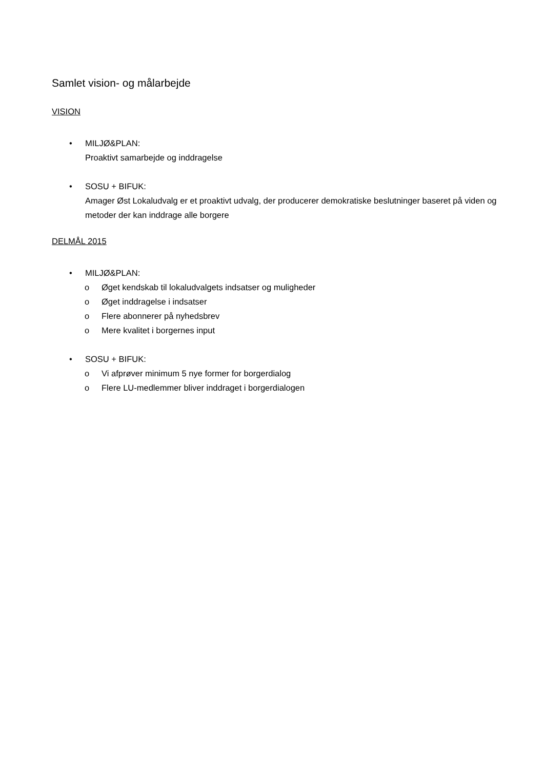Samlet vision- og målarbejde
VISION
• MILJØ&PLAN:
Proaktivt samarbejde og inddragelse
• SOSU + BIFUK:
Amager Øst Lokaludvalg er et proaktivt udvalg, der producerer demokratiske beslutninger baseret på viden og metoder der kan inddrage alle borgere
DELMÅL 2015
• MILJØ&PLAN:
o Øget kendskab til lokaludvalgets indsatser og muligheder
o Øget inddragelse i indsatser
o Flere abonnerer på nyhedsbrev
o Mere kvalitet i borgernes input
• SOSU + BIFUK:
o Vi afprøver minimum 5 nye former for borgerdialog
o Flere LU-medlemmer bliver inddraget i borgerdialogen